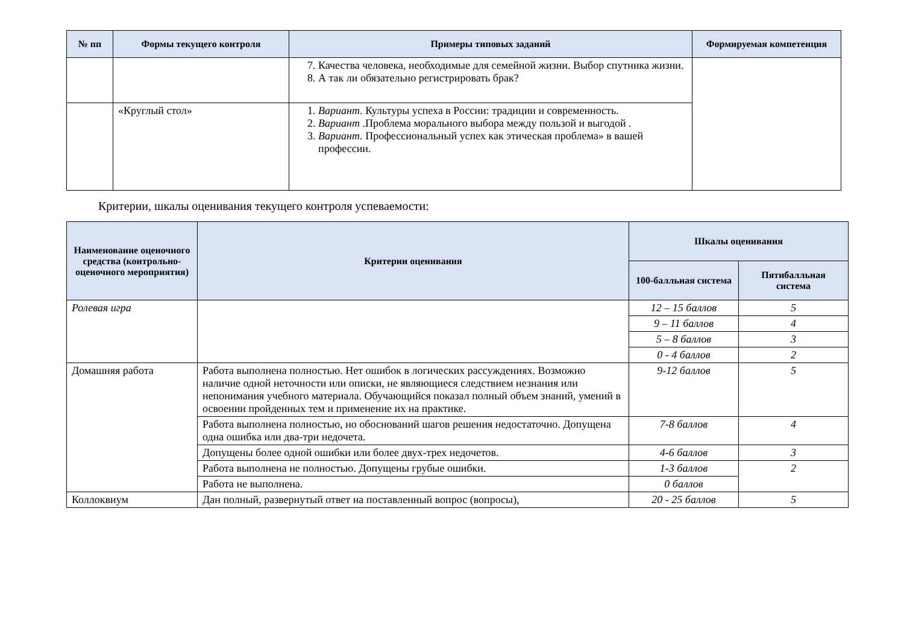| № пп | Формы текущего контроля | Примеры типовых заданий | Формируемая компетенция |
| --- | --- | --- | --- |
| | | 7. Качества человека, необходимые для семейной жизни. Выбор спутника жизни. 8. А так ли обязательно регистрировать брак? | |
| | «Круглый стол» | 1. Вариант. Культуры успеха в России: традиции и современность. 2. Вариант .Проблема морального выбора между пользой и выгодой . 3. Вариант. Профессиональный успех как этическая проблема» в вашей профессии. | |
Критерии, шкалы оценивания текущего контроля успеваемости:
| Наименование оценочного средства (контрольно-оценочного мероприятия) | Критерии оценивания | Шкалы оценивания | |
| --- | --- | --- | --- |
| | | 100-балльная система | Пятибалльная система |
| Ролевая игра | | 12 – 15 баллов | 5 |
| | | 9 – 11 баллов | 4 |
| | | 5 – 8 баллов | 3 |
| | | 0 - 4 баллов | 2 |
| Домашняя работа | Работа выполнена полностью. Нет ошибок в логических рассуждениях. Возможно наличие одной неточности или описки, не являющиеся следствием незнания или непонимания учебного материала. Обучающийся показал полный объем знаний, умений в освоении пройденных тем и применение их на практике. | 9-12 баллов | 5 |
| | Работа выполнена полностью, но обоснований шагов решения недостаточно. Допущена одна ошибка или два-три недочета. | 7-8 баллов | 4 |
| | Допущены более одной ошибки или более двух-трех недочетов. | 4-6 баллов | 3 |
| | Работа выполнена не полностью. Допущены грубые ошибки. | 1-3 баллов | 2 |
| | Работа не выполнена. | 0 баллов | |
| Коллоквиум | Дан полный, развернутый ответ на поставленный вопрос (вопросы), | 20 - 25 баллов | 5 |